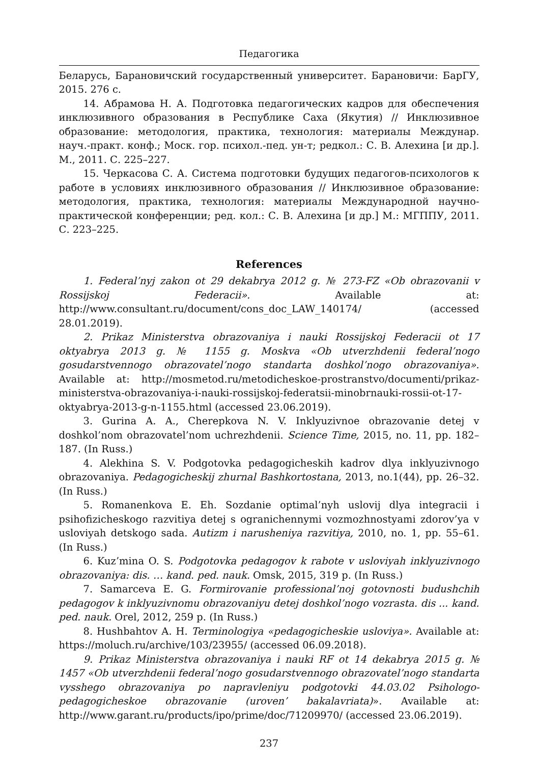Педагогика
Беларусь, Барановичский государственный университет. Барановичи: БарГУ, 2015. 276 с.
14. Абрамова Н. А. Подготовка педагогических кадров для обеспечения инклюзивного образования в Республике Саха (Якутия) // Инклюзивное образование: методология, практика, технология: материалы Междунар. науч.-практ. конф.; Моск. гор. психол.-пед. ун-т; редкол.: С. В. Алехина [и др.]. М., 2011. С. 225–227.
15. Черкасова С. А. Система подготовки будущих педагогов-психологов к работе в условиях инклюзивного образования // Инклюзивное образование: методология, практика, технология: материалы Международной научно-практической конференции; ред. кол.: С. В. Алехина [и др.] М.: МГППУ, 2011. С. 223–225.
References
1. Federal’nyj zakon ot 29 dekabrya 2012 g. № 273-FZ «Ob obrazovanii v Rossijskoj Federacii». Available at: http://www.consultant.ru/document/cons_doc_LAW_140174/ (accessed 28.01.2019).
2. Prikaz Ministerstva obrazovaniya i nauki Rossijskoj Federacii ot 17 oktyabrya 2013 g. № 1155 g. Moskva «Ob utverzhdenii federal’nogo gosudarstvennogo obrazovatel’nogo standarta doshkol’nogo obrazovaniya». Available at: http://mosmetod.ru/metodicheskoe-prostranstvo/documenti/prikaz-ministerstva-obrazovaniya-i-nauki-rossijskoj-federatsii-minobrnauki-rossii-ot-17-oktyabrya-2013-g-n-1155.html (accessed 23.06.2019).
3. Gurina A. A., Cherepkova N. V. Inklyuzivnoe obrazovanie detej v doshkol’nom obrazovatel’nom uchrezhdenii. Science Time, 2015, no. 11, pp. 182–187. (In Russ.)
4. Alekhina S. V. Podgotovka pedagogicheskih kadrov dlya inklyuzivnogo obrazovaniya. Pedagogicheskij zhurnal Bashkortostana, 2013, no.1(44), pp. 26–32. (In Russ.)
5. Romanenkova E. Eh. Sozdanie optimal’nyh uslovij dlya integracii i psihofizicheskogo razvitiya detej s ogranichennymi vozmozhnostyami zdorov’ya v usloviyah detskogo sada. Autizm i narusheniya razvitiya, 2010, no. 1, pp. 55–61. (In Russ.)
6. Kuz’mina O. S. Podgotovka pedagogov k rabote v usloviyah inklyuzivnogo obrazovaniya: dis. … kand. ped. nauk. Omsk, 2015, 319 p. (In Russ.)
7. Samarceva E. G. Formirovanie professional’noj gotovnosti budushchih pedagogov k inklyuzivnomu obrazovaniyu detej doshkol’nogo vozrasta. dis ... kand. ped. nauk. Orel, 2012, 259 p. (In Russ.)
8. Hushbahtov A. H. Terminologiya «pedagogicheskie usloviya». Available at: https://moluch.ru/archive/103/23955/ (accessed 06.09.2018).
9. Prikaz Ministerstva obrazovaniya i nauki RF ot 14 dekabrya 2015 g. № 1457 «Ob utverzhdenii federal’nogo gosudarstvennogo obrazovatel’nogo standarta vysshego obrazovaniya po napravleniyu podgotovki 44.03.02 Psihologo-pedagogicheskoe obrazovanie (uroven’ bakalavriata)». Available at: http://www.garant.ru/products/ipo/prime/doc/71209970/ (accessed 23.06.2019).
237